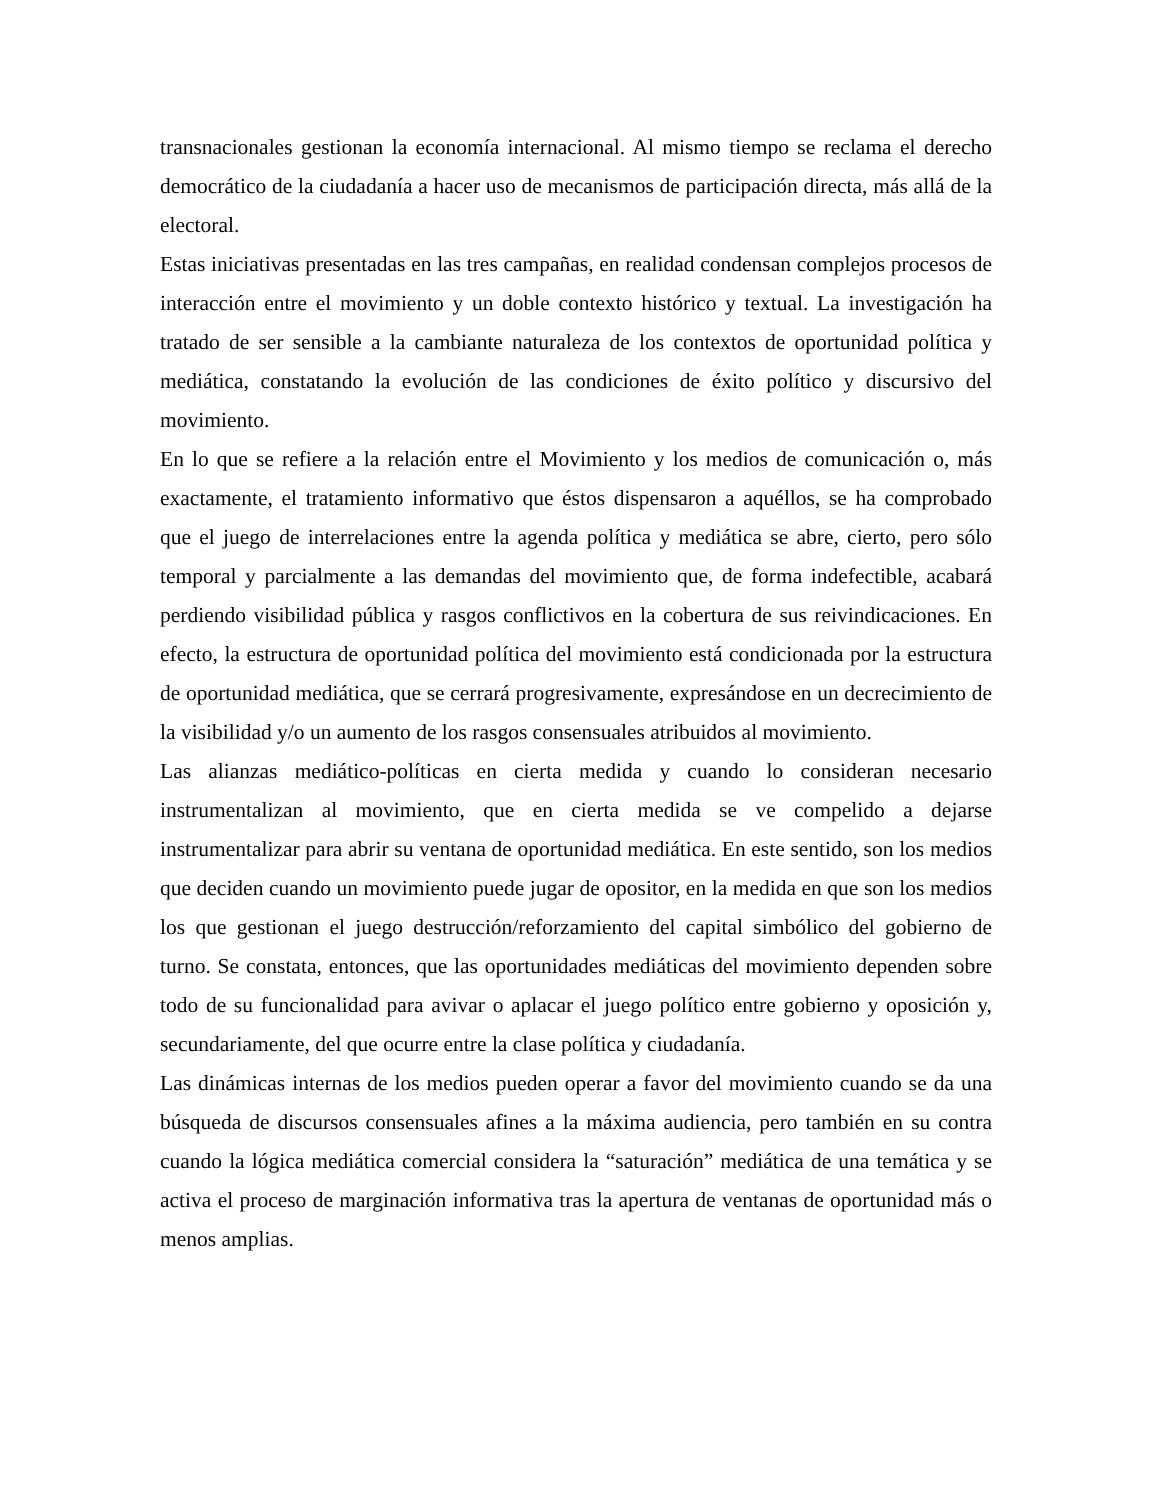transnacionales gestionan la economía internacional. Al mismo tiempo se reclama el derecho democrático de la ciudadanía a hacer uso de mecanismos de participación directa, más allá de la electoral.
Estas iniciativas presentadas en las tres campañas, en realidad condensan complejos procesos de interacción entre el movimiento y un doble contexto histórico y textual. La investigación ha tratado de ser sensible a la cambiante naturaleza de los contextos de oportunidad política y mediática, constatando la evolución de las condiciones de éxito político y discursivo del movimiento.
En lo que se refiere a la relación entre el Movimiento y los medios de comunicación o, más exactamente, el tratamiento informativo que éstos dispensaron a aquéllos, se ha comprobado que el juego de interrelaciones entre la agenda política y mediática se abre, cierto, pero sólo temporal y parcialmente a las demandas del movimiento que, de forma indefectible, acabará perdiendo visibilidad pública y rasgos conflictivos en la cobertura de sus reivindicaciones. En efecto, la estructura de oportunidad política del movimiento está condicionada por la estructura de oportunidad mediática, que se cerrará progresivamente, expresándose en un decrecimiento de la visibilidad y/o un aumento de los rasgos consensuales atribuidos al movimiento.
Las alianzas mediático-políticas en cierta medida y cuando lo consideran necesario instrumentalizan al movimiento, que en cierta medida se ve compelido a dejarse instrumentalizar para abrir su ventana de oportunidad mediática. En este sentido, son los medios que deciden cuando un movimiento puede jugar de opositor, en la medida en que son los medios los que gestionan el juego destrucción/reforzamiento del capital simbólico del gobierno de turno. Se constata, entonces, que las oportunidades mediáticas del movimiento dependen sobre todo de su funcionalidad para avivar o aplacar el juego político entre gobierno y oposición y, secundariamente, del que ocurre entre la clase política y ciudadanía.
Las dinámicas internas de los medios pueden operar a favor del movimiento cuando se da una búsqueda de discursos consensuales afines a la máxima audiencia, pero también en su contra cuando la lógica mediática comercial considera la “saturación” mediática de una temática y se activa el proceso de marginación informativa tras la apertura de ventanas de oportunidad más o menos amplias.